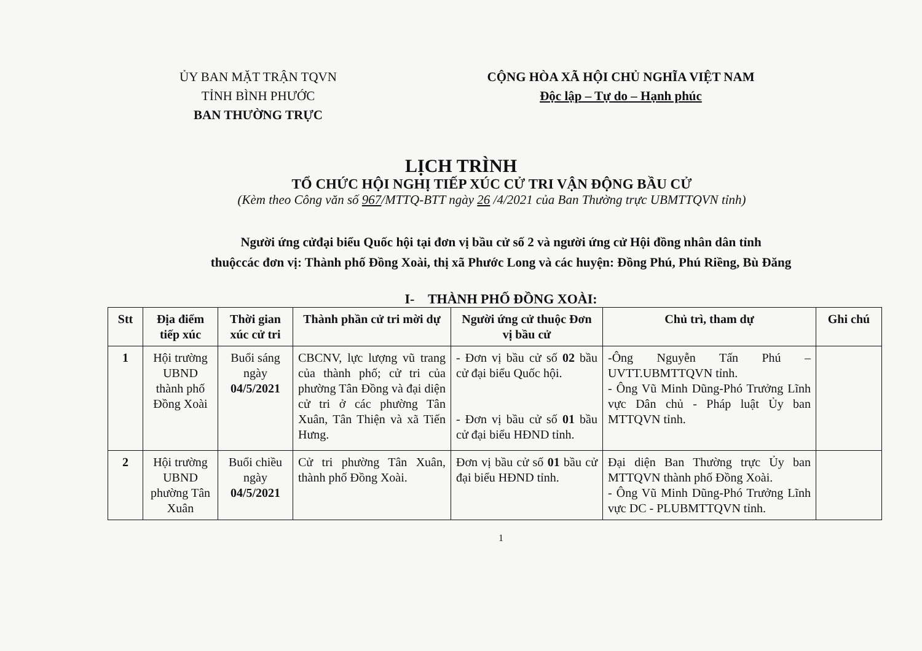ỦY BAN MẶT TRẬN TQVN
TỈNH BÌNH PHƯỚC
BAN THƯỜNG TRỰC
CỘNG HÒA XÃ HỘI CHỦ NGHĨA VIỆT NAM
Độc lập – Tự do – Hạnh phúc
LỊCH TRÌNH
TỔ CHỨC HỘI NGHỊ TIẾP XÚC CỬ TRI VẬN ĐỘNG BẦU CỬ
(Kèm theo Công văn số 967/MTTQ-BTT ngày 26 /4/2021 của Ban Thường trực UBMTTQVN tỉnh)
Người ứng cửđại biểu Quốc hội tại đơn vị bầu cử số 2 và người ứng cử Hội đồng nhân dân tỉnh
thuộccác đơn vị: Thành phố Đồng Xoài, thị xã Phước Long và các huyện: Đồng Phú, Phú Riềng, Bù Đăng
I- THÀNH PHỐ ĐỒNG XOÀI:
| Stt | Địa điểm tiếp xúc | Thời gian xúc cử tri | Thành phần cử tri mời dự | Người ứng cử thuộc Đơn vị bầu cử | Chủ trì, tham dự | Ghi chú |
| --- | --- | --- | --- | --- | --- | --- |
| 1 | Hội trường UBND thành phố Đồng Xoài | Buổi sáng ngày 04/5/2021 | CBCNV, lực lượng vũ trang của thành phố; cử tri của phường Tân Đồng và đại diện cử tri ở các phường Tân Xuân, Tân Thiện và xã Tiến Hưng. | - Đơn vị bầu cử số 02 bầu cử đại biểu Quốc hội. - Đơn vị bầu cử số 01 bầu cử đại biểu HĐND tỉnh. | -Ông Nguyễn Tấn Phú – UVTT.UBMTTQVN tỉnh. - Ông Vũ Minh Dũng-Phó Trưởng Lĩnh vực Dân chủ - Pháp luật Ủy ban MTTQVN tỉnh. | |
| 2 | Hội trường UBND phường Tân Xuân | Buổi chiều ngày 04/5/2021 | Cử tri phường Tân Xuân, thành phố Đồng Xoài. | Đơn vị bầu cử số 01 bầu cử đại biểu HĐND tỉnh. | Đại diện Ban Thường trực Ủy ban MTTQVN thành phố Đồng Xoài. - Ông Vũ Minh Dũng-Phó Trưởng Lĩnh vực DC - PLUBMTTQVN tỉnh. | |
1